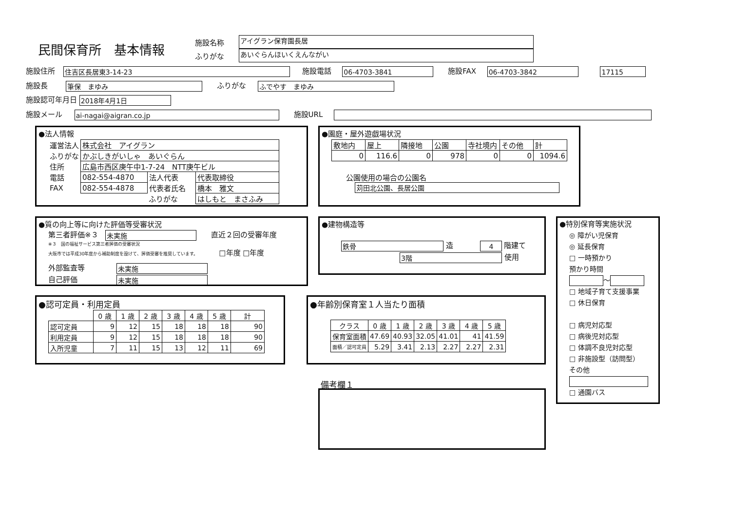民間保育所　基本情報
施設名称
ふりがな
アイグラン保育園長居
あいぐらんほいくえんながい
施設住所 住吉区長居東3-14-23 施設電話 06-4703-3841 施設FAX 06-4703-3842 17115
施設長 筆保　まゆみ ふりがな ふでやす　まゆみ
施設認可年月日 2018年4月1日
施設メール ai-nagai@aigran.co.jp 施設URL
●法人情報
| 運営法人 | 株式会社 アイグラン | | |
| ふりがな | かぶしきがいしゃ あいぐらん | | |
| 住所 | 広島市西区庚午中1-7-24 NTT庚午ビル | | |
| 電話 | 082-554-4870 | 法人代表 | 代表取締役 |
| FAX | 082-554-4878 | 代表者氏名 | 橋本 雅文 |
| | | ふりがな | はしもと まさふみ |
●園庭・屋外遊戯場状況
| 敷地内 | 屋上 | 隣接地 | 公園 | 寺社境内 | その他 | 計 |
| 0 | 116.6 | 0 | 978 | 0 | 0 | 1094.6 |
公園使用の場合の公園名
苅田北公園、長居公園
●質の向上等に向けた評価等受審状況
第三者評価※３ 未実施 直近２回の受審年度
※３　国の福祉サービス第三者評価の受審状況
大阪市では平成30年度から補助制度を設けて、評価受審を推奨しています。 □年度 □年度
外部監査等 未実施
自己評価 未実施
●建物構造等
鉄骨 造 4 階建て
3階 使用
●特別保育等実施状況
◎ 障がい児保育
◎ 延長保育
□ 一時預かり
預かり時間
～
□ 地域子育て支援事業
□ 休日保育
□ 病児対応型
□ 病後児対応型
□ 体調不良児対応型
□ 非施設型（訪問型）
その他
□ 通園バス
●認可定員・利用定員
| | 0 歳 | 1 歳 | 2 歳 | 3 歳 | 4 歳 | 5 歳 | 計 |
| --- | --- | --- | --- | --- | --- | --- | --- |
| 認可定員 | 9 | 12 | 15 | 18 | 18 | 18 | 90 |
| 利用定員 | 9 | 12 | 15 | 18 | 18 | 18 | 90 |
| 入所児童 | 7 | 11 | 15 | 13 | 12 | 11 | 69 |
●年齢別保育室１人当たり面積
| クラス | 0 歳 | 1 歳 | 2 歳 | 3 歳 | 4 歳 | 5 歳 |
| --- | --- | --- | --- | --- | --- | --- |
| 保育室面積 | 47.69 | 40.93 | 32.05 | 41.01 | 41 | 41.59 |
| 面積／認可定員 | 5.29 | 3.41 | 2.13 | 2.27 | 2.27 | 2.31 |
備考欄１